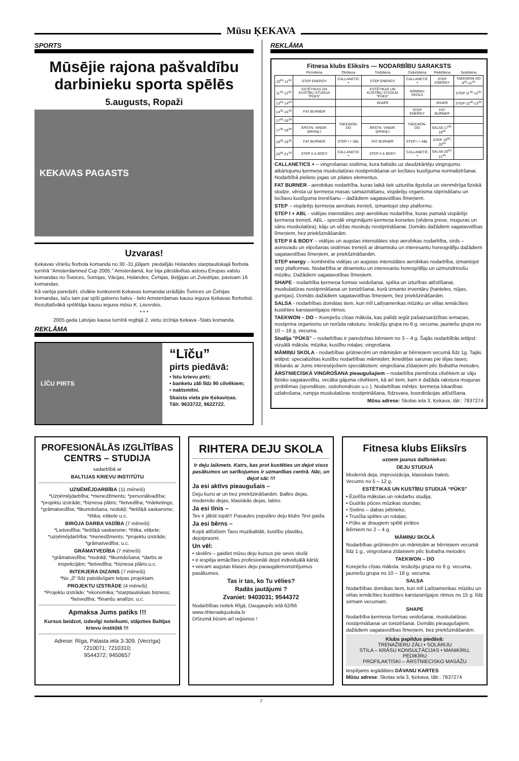Mūsu ĶEKAVA
SPORTS
Mūsējie rajona pašvaldību darbinieku sporta spēlēs
5.augusts, Ropaži
KEKAVAS PAGASTS
Uzvaras!
Ķekavas vīriešu florbola komanda no 30.-31.jūlijam. piedalījās Holandes starptautiskajā florbola turnīrā "Amsterdamned Cup 2005." Amsterdamā, kur bija pārstāvētas astoņu Eiropas valstu komandas no Šveices, Somijas, Vācijas, Holandes, Čehijas, Beļģijas un Zviedrijas, pavisam 16 komandas.
Kā varēja paredzēt, sīvākie konkurenti Ķekavas komandai izrādījās Šveices un Čehijas komandas, taču tam par spīti galveno balvu - lielo Amsterdamas kausu ieguva Ķekavas florbolisti. Rezultatīvākā spēlētāja kausu ieguva mūsu K. Lisovskis.
* * *
2005.gada Latvijas kausa turnīrā regbijā 2. vietu izcīnija Ķekava -Stats komanda.
REKLĀMA
LĪČU PIRTS
“Līču”
pirts piedāvā:
• īstu krievu pirti;
• banketu zāli līdz 90 cilvēkiem;
• naktsmitni.
Skaista vieta pie Ķekaviņas.
Tālr. 9633722, 9622722.
REKLĀMA
Fitnesa klubs Eliksīrs — NODARBĪBU SARAKSTS
| | Pirmdiena | Otrdiena | Trešdiena | Ceturtdiena | Piektdiena | Sestdiena |
| --- | --- | --- | --- | --- | --- | --- |
| 10<sup>00</sup>-11<sup>00</sup> | STEP ENERGY | CALLANETIC + | STEP ENERGY | CALLANETIC + | STEP ENERGY | TAEKWON-DO 9<sup>00</sup>-11<sup>30</sup> |
| 11<sup>30</sup>-12<sup>30</sup> | ESTĒTIKAS UN KUSTĪBU STUDIJA “PŪKS” | | ESTĒTIKAS UN KUSTĪBU STUDIJA “PŪKS” | MĀMIŅU SKOLA | | STEP 11<sup>30</sup>-12<sup>30</sup> |
| 13<sup>00</sup>-14<sup>00</sup> | | | SHAPE | | SHAPE | STEP 12<sup>30</sup>-13<sup>30</sup> |
| 14<sup>30</sup>-15<sup>30</sup> | FAT BURNER | | | STEP ENERGY | FAT BURNER | |
| 17<sup>00</sup>-18<sup>30</sup> | | TAEKWON-DO | | TAEKWON-DO | | |
| 17<sup>30</sup>-18<sup>30</sup> | ĀRSTN. VINGR. (pieaug.) | | ĀRSTN. VINGR. (pieaug.) | | SALSA 17<sup>30</sup>-19<sup>00</sup> | |
| 18<sup>30</sup>-19<sup>30</sup> | FAT BURNER | STEP I + ABL | FAT BURNER | STEP I + ABL | STEP 19<sup>00</sup>-20<sup>00</sup> | |
| 20<sup>00</sup>-21<sup>00</sup> | STEP II & BODY | CALLANETIC + | STEP II & BODY | CALLANETIC + | SALSA 20<sup>00</sup>-21<sup>30</sup> | |
CALLANETICS + – vingrošanas sistēma, kura balstās uz daudzkārtēju vingrojumu atkārtojumu ķermeņa muskulatūras nostiprināšanai un locītavu kustīguma normalizēšanai. Nodarbībā pielieto jogas un pilates elementus.
FAT BURNER - aerobikas nodarbība, kuras laikā tiek uzturēta ilgstoša un vienmērīga fiziskā slodze, vērsta uz ķermeņa masas samazināšanu, vispārēju organisma stiprināšanu un locītavu kustīguma trenēšanu – dažādiem sagatavotības līmeņiem.
STEP – vispārējs ķermeņa aerobais treniņš, izmantojot step platformu.
STEP I + ABL - vidējas intensitātes step aerobikas nodarbība, kuras pamatā vispārējs ķermeņa treniņš. ABL - speciāli vingrinājumi ķermeņa korsetes (vēdera prese, muguras un sānu muskulatūra), kāju un sēžas muskuļu nostiprināšanai. Domāts dažādiem sagatavotības līmeņiem, bez priekšzināšanām.
STEP II & BODY – vidējas un augstas intensitātes step aerobikas nodarbība, sirds – asinsvadu un elpošanas sistēmas treniņš ar dinamisku un interesantu horeogrāfiju dažādiem sagatavotības līmeņiem, ar priekšzināšanām.
STEP energy – kombinēta vidējas un augstas intensitātes aerobikas nodarbība, izmantojot step platformas. Nodarbība ar dinamisku un interesantu horeogrāfiju un uzmundrinošu mūziku. Dažādiem sagatavotības līmeņiem.
SHAPE - nodarbība ķermeņa formas veidošanai, spēka un izturības attīstīšanai, muskulatūras nostiprināšanai un tonizēšanai, kurā izmanto inventāru (hanteles, nūjas, gumijas). Domāts dažādiem sagatavotības līmeņiem, bez priekšzināšanām.
SALSA - nodarbības domātas tiem, kuri mīl Latīņamerikas mūziku un vēlas iemācīties kustēties karstasinīgajos ritmos.
TAEKWON – DO – Korejiešu cīņas māksla, kas palīdz iegūt pašaizsardzības iemaņas, nostiprina organismu un norūda raksturu. Iesācēju grupa no 6 g. vecuma, jauniešu grupa no 10 – 18 g. vecuma.
Studija "PŪKS" – nodarbības ir paredzētas bērniem no 3 – 4 g. Šajās nodarbībās ietilpst: vizuālā māksla; mūzika; kustību rotaļas; vingrošana.
MĀMIŅU SKOLA - nodarbības grūtniecēm un māmiņām ar bērniņiem vecumā līdz 1g. Tajās ietilpst: specializētas kustību nodarbības māmiņām; iknedēļas sarunas pie tējas tases; tikšanās ar Jums interesējošiem speciālistiem; vingrošana zīdaiņiem pēc Bobatha metodes.
ĀRSTNIECISKĀ VINGROŠANA pieaugušajiem – nodarbība piemērota cilvēkiem ar vāju fizisko sagatavotību, vecāka gājuma cilvēkiem, kā arī tiem, kam ir dažāda rakstura muguras problēmas (spondiloze, ostiohondroze u.c.). Nodarbības mērķis: ķermeņa lokanības uzlabošana, rumpja muskulatūras nostiprināšana, līdzsvara, koordinācijas attīstīšana.
Mūsu adrese: Skolas iela 3, Ķekava, tālr.: 7937274
PROFESIONĀLĀS IZGLĪTĪBAS CENTRS – STUDIJA
sadarbībā ar
BALTIJAS KRIEVU INSTITŪTU
UZŅĒMĒJDARBĪBA (11 mēneši)
*Uzņēmējdarbība; *menedžments; *personālvadība; *projektu izstrāde; *biznesa plāns; *lietvedība; *mārketings; *grāmatvedība; *likumdošana, nodokļi; *lietišķā saskarsme; *ētika, etiķete u.c.
BIROJA DARBA VADĪBA (7 mēneši)
*Lietvedība; *lietišķā saskarsme; *ētika, etiķete; *uzņēmējdarbība; *menedžments; *projektu izstrāde; *grāmatvedība; u.c.
GRĀMATVEDĪBA (7 mēneši)
*grāmatvedība; *nodokļi; *likumdošana; *darbs ar inspekcijām; *lietvedība; *biznesa plāns;u.c.
INTERJERA DIZAINS (7 mēneši)
*No „0” līdz patstāvīgam telpas projektam.
PROJEKTU IZSTRĀDE (4 mēneši)
*Projektu izstrāde; *ekonomika; *starptautiskais bizness; *lietvedība; *finanšu analīze; u.c.
Apmaksa Jums patiks !!!
Kursus beidzot, izdevīgi noteikumi, stājoties Baltijas krievu institūtā !!!
Adrese: Rīga, Palasta iela 3-309. (Vecrīga)
7210071; 7210310;
9544372; 9450657
RIHTERA DEJU SKOLA
Ir deju laikmets. Katrs, kas prot kustēties un dejot visos pasākumos un sarīkojumos ir uzmanības centrā. Nāc, un dejot sāc !!!
Ja esi aktīvs pieaugušais –
Deju kursi ar un bez priekšzināšanām. Balles dejas, modernās dejas, klasiskās dejas, latino.
Ja esi tīnis –
Tev ir jābūt topā!!! Pasaules populāro deju klubs Tevi gaida.
Ja esi bērns –
Kopā attīstīsim Tavu muzikalitāti, kustību plastiku, dejotprasmi.
Un vēl:
• skolēni – gaidiet mūsu deju kursus pie sevis skolā
• ir iespēja iemācīties profesionāli dejot individuālā kārtā;
• veicam augstas klases deju paraugdemonstrējumus pasākumos.
Tas ir tas, ko Tu vēlies?
Radās jautājumi ?
Zvaniet: 9403031; 9544372
Nodarbības notiek Rīgā, Daugavpils ielā 62/66
www.rihteradejuskola.lv
Drīzumā būsim arī reģionos !
Fitnesa klubs Eliksīrs
uzņem jaunus dalībniekus:
DEJU STUDIJĀ
Modernā deja, improvizācija, klasiskais balets.
Vecums no 5 – 12 g.
ESTĒTIKAS UN KUSTĪBU STUDIJĀ “PŪKS”
• Ēzelīša mākslas un rokdarbu studija;
• Gudrās pūces mūzikas stundas;
• Sivēns – dabas pētnieks;
• Trusīša spēles un rotaļas;
• Pūks ar draugiem spēlē pirātos
Bērniem no 2 – 4 g.
MĀMIŅU SKOLĀ
Nodarbības grūtniecēm un māmiņām ar bērniņiem vecumā līdz 1 g., vingrošana zīdaiņiem pēc Bobatha metodes
TAEKWON – DO
Korejiešu cīņas māksla. Iesācēju grupa no 6 g. vecuma, jauniešu grupa no 10 – 18 g. vecuma.
SALSA
Nodarbības domātas tiem, kuri mīl Latīņamerikas mūziku un vēlas iemācīties kustēties karstasinīgajos ritmos no 15 g. līdz sirmam vecumam.
SHAPE
Nodarbība ķermeņa formas veidošanai, muskulatūras nostiprināšanai un tonizēšanai. Domāts pieaugušajiem, dažādiem sagatavotības līmeņiem, bez priekšzināšanām.
Klubs papildus piedāvā:
TRENAŽIERU ZĀLI • SOLĀRIJU
STILA – KRĀSU KONSULTĀCIJAS • MANIKĪRU, PEDIKĪRU
PROFILAKTISKI – ĀRSTNIECISKO MASĀŽU
Iespējams iegādāties DĀVANU KARTES
Mūsu adrese: Skolas iela 3, Ķekava, tālr.: 7937274
7